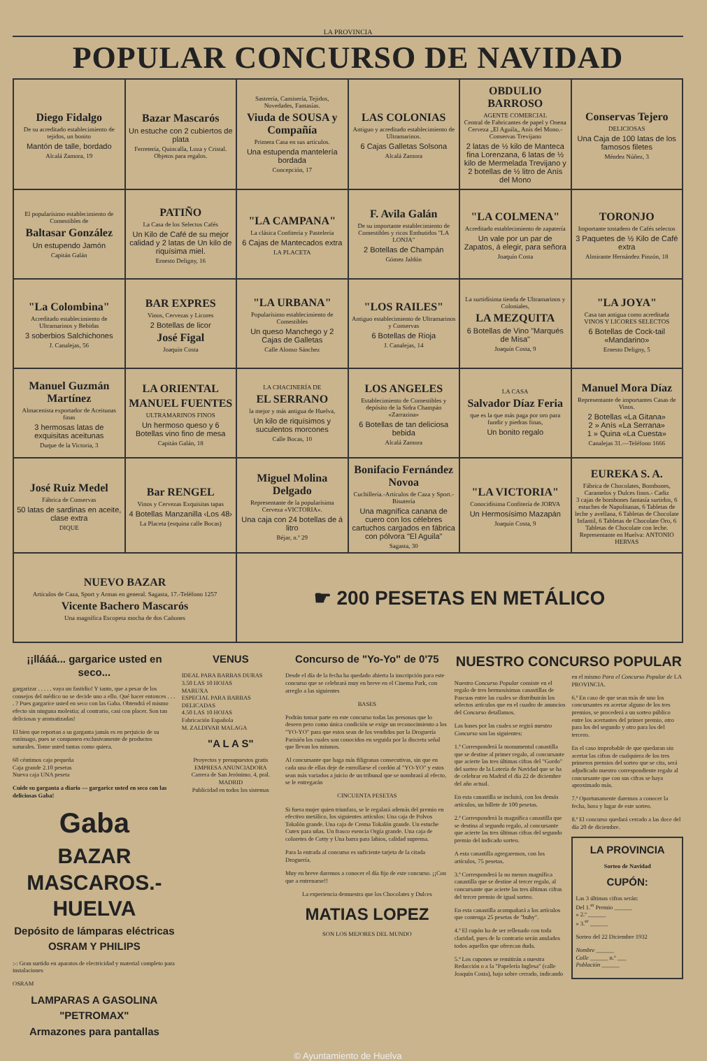LA PROVINCIA
POPULAR CONCURSO DE NAVIDAD
| Diego Fidalgo De su acreditado establecimiento de tejidos, un bonito Mantón de talle, bordado Alcalá Zamora, 19 | Bazar Mascarós Un estuche con 2 cubiertos de plata Ferretería, Quincalla, Loza y Cristal. Objetos para regalos. | Sastrería, Camisería, Tejidos, Novedades, Fantasías. Viuda de SOUSA y Compañía Primera Casa en sus artículos. Una estupenda mantelería bordada Concepción, 17 | LAS COLONIAS Antiguo y acreditado establecimiento de Ultramarinos. 6 Cajas Galletas Solsona Alcalá Zamora | OBDULIO BARROSO AGENTE COMERCIAL Central de Fabricantes de papel y Onena Cerveza „El Aguila„ Anís del Mono.-Conservas Trevijano 2 latas de ½ kilo de Manteca fina Lorenzana, 6 latas de ½ kilo de Mermelada Trevijano y 2 botellas de ½ litro de Anís del Mono | Conservas Tejero DELICIOSAS Una Caja de 100 latas de los famosos filetes Méndez Núñez, 3 |
| El popularísimo establecimiento de Comestibles de Baltasar González Un estupendo Jamón Capitán Galán | PATIÑO La Casa de los Selectos Cafés Un Kilo de Café de su mejor calidad y 2 latas de Un kilo de riquísima miel. Ernesto Deligny, 16 | "LA CAMPANA" La clásica Confitería y Pastelería 6 Cajas de Mantecados extra LA PLACETA | F. Avila Galán De su importante establecimiento de Comestibles y ricos Embutidos "LA LONJA" 2 Botellas de Champán Gómez Jaldón | "LA COLMENA" Acreditado establecimiento de zapatería Un vale por un par de Zapatos, á elegir, para señora Joaquín Costa | TORONJO Importante tostadero de Cafés selectos 3 Paquetes de ½ Kilo de Café extra Almirante Hernández Pinzón, 18 |
| "La Colombina" Acreditado establecimiento de Ultramarinos y Bebidas 3 soberbios Salchichones J. Canalejas, 56 | BAR EXPRES Vinos, Cervezas y Licores 2 Botellas de licor José Figal Joaquín Costa | "LA URBANA" Popularísimo establecimiento de Comestibles Un queso Manchego y 2 Cajas de Galletas Calle Alonso Sánchez | "LOS RAILES" Antiguo establecimiento de Ultramarinos y Conservas 6 Botellas de Rioja J. Canalejas, 14 | La surtidísima tienda de Ultramarinos y Coloniales, LA MEZQUITA 6 Botellas de Vino "Marqués de Misa" Joaquín Costa, 9 | "LA JOYA" Casa tan antigua como acreditada VINOS Y LICORES SELECTOS 6 Botellas de Cock-tail «Mandarino» Ernesto Deligny, 5 |
| Manuel Guzmán Martínez Almacenista exportador de Aceitunas finas 3 hermosas latas de exquisitas aceitunas Duque de la Victoria, 3 | LA ORIENTAL MANUEL FUENTES ULTRAMARINOS FINOS Un hermoso queso y 6 Botellas vino fino de mesa Capitán Galán, 18 | LA CHACINERÍA DE EL SERRANO la mejor y más antigua de Huelva, Un kilo de riquísimos y suculentos morcones Calle Bocas, 10 | LOS ANGELES Establecimiento de Comestibles y depósito de la Sidra Champán «Zarrazina» 6 Botellas de tan deliciosa bebida Alcalá Zamora | LA CASA Salvador Díaz Feria que es la que más paga por oro para fundir y piedras finas, Un bonito regalo | Manuel Mora Díaz Representante de importantes Casas de Vinos. 2 Botellas «La Gitana» 2 » Anís «La Serrana» 1 » Quina «La Cuesta» Canalejas 31.—Teléfono 1666 |
| José Ruiz Medel Fábrica de Conservas 50 latas de sardinas en aceite, clase extra DIQUE | Bar RENGEL Vinos y Cervezas Exquisitas tapas 4 Botellas Manzanilla ‹Los 48› La Placeta (esquina calle Bocas) | Miguel Molina Delgado Representante de la popularísima Cerveza «VICTORIA». Una caja con 24 botellas de á litro Béjar, n.º 29 | Bonifacio Fernández Novoa Cuchillería.-Artículos de Caza y Sport.-Bisutería Una magnífica canana de cuero con los célebres cartuchos cargados en fábrica con pólvora "El Aguila" Sagasta, 30 | "LA VICTORIA" Conocidísima Confitería de JORVA Un Hermosísimo Mazapán Joaquín Costa, 9 | EUREKA S. A. Fábrica de Chocolates, Bombones, Caramelos y Dulces finos.- Cadiz 3 cajas de bombones fantasía surtidos, 6 estuches de Napolitanas, 6 Tabletas de leche y avellana, 6 Tabletas de Chocolate Infantil, 6 Tabletas de Chocolate Oro, 6 Tabletas de Chocolate con leche. Representante en Huelva: ANTONIO HERVAS |
| NUEVO BAZAR Artículos de Caza, Sport y Armas en general. Sagasta, 17.-Teléfono 1257 Vicente Bachero Mascarós Una magnífica Escopeta mocha de dos Cañones | | ☛ 200 PESETAS EN METÁLICO | | | |
¡¡llááá... gargarice usted en seco...
gargarizar . . . . . vaya un fastidio! Y tanto, que a pesar de los consejos del médico no se decide uno a ello. Qué hacer entonces . . . . ? Pues gargarice usted en seco con las Gaba. Obtendrá el mismo efecto sin ninguna molestia; al contrario, casi con placer. Son tan deliciosas y aromatizadas!
El bien que reportan a su garganta jamás es en perjuicio de su estómago, pues se componen exclusivamente de productos naturales. Tome usted tantas como quiera.
60 céntimos caja pequeña
Caja grande 2.10 pesetas
Nueva caja UNA peseta
Cuide su garganta a diario — gargarice usted en seco con las deliciosas Gaba!
Gaba
BAZAR MASCAROS.-HUELVA
Depósito de lámparas eléctricas
OSRAM Y PHILIPS
:-: Gran surtido en aparatos de electricidad y material completo para instalaciones
OSRAM
LAMPARAS A GASOLINA
"PETROMAX"
Armazones para pantallas
VENUS
IDEAL PARA BARBAS DURAS
3.50 LAS 10 HOJAS
MARUXA
ESPECIAL PARA BARBAS DELICADAS
4.50 LAS 10 HOJAS
Fabricación Española
M. ZALDIVAR MALAGA
"A L A S"
Proyectos y presupuestos gratis
EMPRESA ANUNCIADORA
Carrera de San Jerónimo, 4, pral.
MADRID
Publicidad en todos los sistemas
Concurso de "Yo-Yo" de 0'75
Desde el día de la fecha ha quedado abierta la inscripción para este concurso que se celebrará muy en breve en el Cinema Park, con arreglo a las siguientes
BASES
Podrán tomar parte en este concurso todas las personas que lo deseen pero como única condición se exige un reconocimiento a los "YO-YO" para que estos sean de los vendidos por la Droguería Parisién los cuales son conocidos en seguida por la discreta señal que llevan los mismos.
Al concursante que haga más filigranas consecutivas, sin que en cada una de ellas deje de enrrollarse el cordón al "YO-YO" y estos sean más variados a juicio de un tribunal que se nombrará al efecto, se le entregarán
CINCUENTA PESETAS
Si fuera mujer quien triunfara, se le regalará además del premio en efectivo metálico, los siguientes artículos: Una caja de Polvos Tokalón grande. Una caja de Crema Tokalón grande. Un estuche Cutex para uñas. Un frasco esencia Orgía grande. Una caja de coloretes de Cotty y Una barra para labios, calidad suprema.
Para la entrada al concurso es suficiente tarjeta de la citada Droguería.
Muy en breve daremos a conocer el día fijo de este concurso. ¡¡Con que a entrenarse!!
La experiencia demuestra que los Chocolates y Dulces
MATIAS LOPEZ
SON LOS MEJORES DEL MUNDO
NUESTRO CONCURSO POPULAR
Nuestro Concurso Popular consiste en el regalo de tres hermosísimas canastillas de Pascuas entre las cuales se distribuirán los selectos artículos que en el cuadro de anuncios del Concurso detallamos.
Las bases por las cuales se regirá nuestro Concurso son las siguientes:
1.ª Corresponderá la monumental canastilla que se destine al primer regalo, al concursante que acierte las tres últimas cifras del "Gordo" del sorteo de la Lotería de Navidad que se ha de celebrar en Madrid el día 22 de diciembre del año actual.
En esta canastilla se incluirá, con los demás artículos, un billete de 100 pesetas.
2.ª Corresponderá la magnífica canastilla que se destina al segundo regalo, al concursante que acierte las tres últimas cifras del segundo premio del indicado sorteo.
A esta canastilla agregaremos, con los artículos, 75 pesetas.
3.ª Corresponderá la no menos magnífica canastilla que se destine al tercer regalo, al concursante que acierte las tres últimas cifras del tercer premio de igual sorteo.
En esta canastilla acompañará a los artículos que contenga 25 pesetas de "buby".
4.ª El cupón ha de ser rellenado con toda claridad, pues de lo contrario serán anulados todos aquellos que ofrezcan duda.
5.ª Los cupones se remitirán a nuestra Redacción o a la "Papelería Inglesa" (calle Joaquín Costa), bajo sobre cerrado, indicando en el mismo Para el Concurso Popular de LA PROVINCIA.
6.ª En caso de que sean más de uno los concursantes en acertar alguno de los tres premios, se procederá a un sorteo público entre los acertantes del primer premio, otro para los del segundo y otro para los del tercero.
En el caso improbable de que quedaran sin acertar las cifras de cualquiera de los tres primeros premios del sorteo que se cita, será adjudicado nuestro correspondiente regalo al concursante que con sus cifras se haya aproximado más.
7.ª Oportunamente daremos a conocer la fecha, hora y lugar de este sorteo.
8.ª El concurso quedará cerrado a las doce del día 20 de diciembre.
LA PROVINCIA
Sorteo de Navidad
CUPÓN:
Las 3 últimas cifras serán:
Del 1.<sup>er</sup> Premio ______
» 2.º ______
» 3.<sup>er</sup> ______
Sorteo del 22 Diciembre 1932
Nombre ______
Calle ______ n.º ___
Población ______
© Ayuntamiento de Huelva